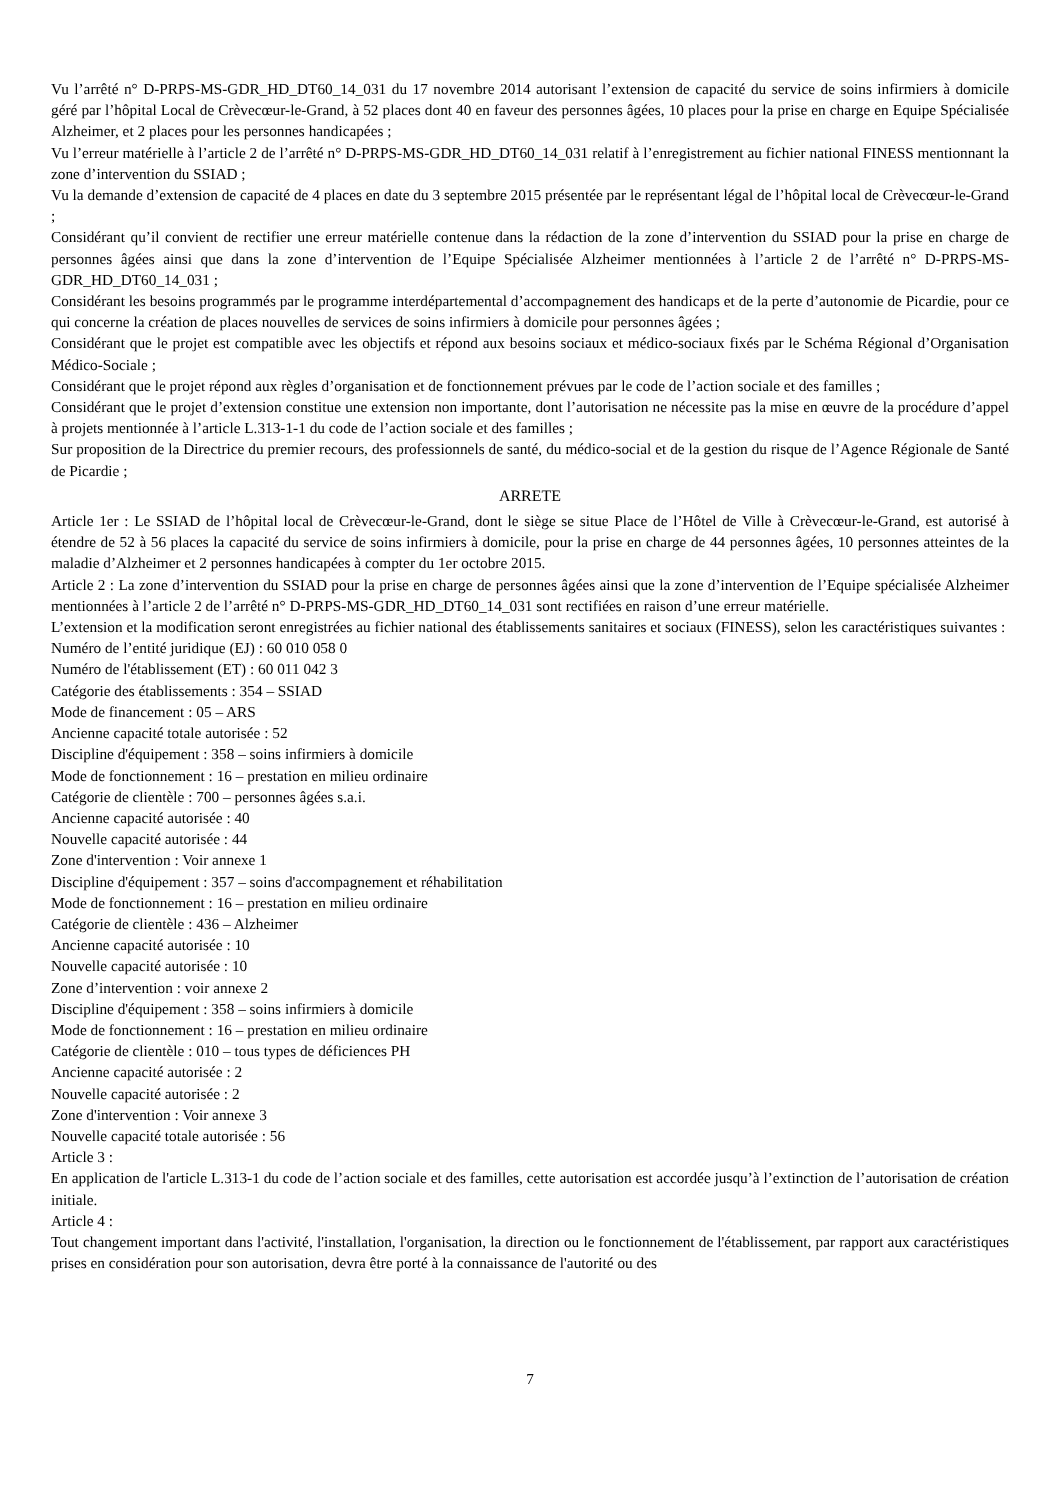Vu l’arrêté n° D-PRPS-MS-GDR_HD_DT60_14_031 du 17 novembre 2014 autorisant l’extension de capacité du service de soins infirmiers à domicile géré par l’hôpital Local de Crèvecœur-le-Grand, à 52 places dont 40 en faveur des personnes âgées, 10 places pour la prise en charge en Equipe Spécialisée Alzheimer, et 2 places pour les personnes handicapées ;
Vu l’erreur matérielle à l’article 2 de l’arrêté n° D-PRPS-MS-GDR_HD_DT60_14_031 relatif à l’enregistrement au fichier national FINESS mentionnant la zone d’intervention du SSIAD ;
Vu la demande d’extension de capacité de 4 places en date du 3 septembre 2015 présentée par le représentant légal de l’hôpital local de Crèvecœur-le-Grand ;
Considérant qu’il convient de rectifier une erreur matérielle contenue dans la rédaction de la zone d’intervention du SSIAD pour la prise en charge de personnes âgées ainsi que dans la zone d’intervention de l’Equipe Spécialisée Alzheimer mentionnées à l’article 2 de l’arrêté n° D-PRPS-MS-GDR_HD_DT60_14_031 ;
Considérant les besoins programmés par le programme interdépartemental d’accompagnement des handicaps et de la perte d’autonomie de Picardie, pour ce qui concerne la création de places nouvelles de services de soins infirmiers à domicile pour personnes âgées ;
Considérant que le projet est compatible avec les objectifs et répond aux besoins sociaux et médico-sociaux fixés par le Schéma Régional d’Organisation Médico-Sociale ;
Considérant que le projet répond aux règles d’organisation et de fonctionnement prévues par le code de l’action sociale et des familles ;
Considérant que le projet d’extension constitue une extension non importante, dont l’autorisation ne nécessite pas la mise en œuvre de la procédure d’appel à projets mentionnée à l’article L.313-1-1 du code de l’action sociale et des familles ;
Sur proposition de la Directrice du premier recours, des professionnels de santé, du médico-social et de la gestion du risque de l’Agence Régionale de Santé de Picardie ;
ARRETE
Article 1er : Le SSIAD de l’hôpital local de Crèvecœur-le-Grand, dont le siège se situe Place de l’Hôtel de Ville à Crèvecœur-le-Grand, est autorisé à étendre de 52 à 56 places la capacité du service de soins infirmiers à domicile, pour la prise en charge de 44 personnes âgées, 10 personnes atteintes de la maladie d’Alzheimer et 2 personnes handicapées à compter du 1er octobre 2015.
Article 2 : La zone d’intervention du SSIAD pour la prise en charge de personnes âgées ainsi que la zone d’intervention de l’Equipe spécialisée Alzheimer mentionnées à l’article 2 de l’arrêté n° D-PRPS-MS-GDR_HD_DT60_14_031 sont rectifiées en raison d’une erreur matérielle.
L’extension et la modification seront enregistrées au fichier national des établissements sanitaires et sociaux (FINESS), selon les caractéristiques suivantes :
Numéro de l’entité juridique (EJ) : 60 010 058 0
Numéro de l'établissement (ET) : 60 011 042 3
Catégorie des établissements : 354 – SSIAD
Mode de financement : 05 – ARS
Ancienne capacité totale autorisée : 52
Discipline d'équipement : 358 – soins infirmiers à domicile
Mode de fonctionnement : 16 – prestation en milieu ordinaire
Catégorie de clientèle : 700 – personnes âgées s.a.i.
Ancienne capacité autorisée : 40
Nouvelle capacité autorisée : 44
Zone d'intervention : Voir annexe 1
Discipline d'équipement : 357 – soins d'accompagnement et réhabilitation
Mode de fonctionnement : 16 – prestation en milieu ordinaire
Catégorie de clientèle : 436 – Alzheimer
Ancienne capacité autorisée : 10
Nouvelle capacité autorisée : 10
Zone d’intervention : voir annexe 2
Discipline d'équipement : 358 – soins infirmiers à domicile
Mode de fonctionnement : 16 – prestation en milieu ordinaire
Catégorie de clientèle : 010 – tous types de déficiences PH
Ancienne capacité autorisée : 2
Nouvelle capacité autorisée : 2
Zone d'intervention : Voir annexe 3
Nouvelle capacité totale autorisée : 56
Article 3 :
En application de l'article L.313-1 du code de l’action sociale et des familles, cette autorisation est accordée jusqu’à l’extinction de l’autorisation de création initiale.
Article 4 :
Tout changement important dans l'activité, l'installation, l'organisation, la direction ou le fonctionnement de l'établissement, par rapport aux caractéristiques prises en considération pour son autorisation, devra être porté à la connaissance de l'autorité ou des
7